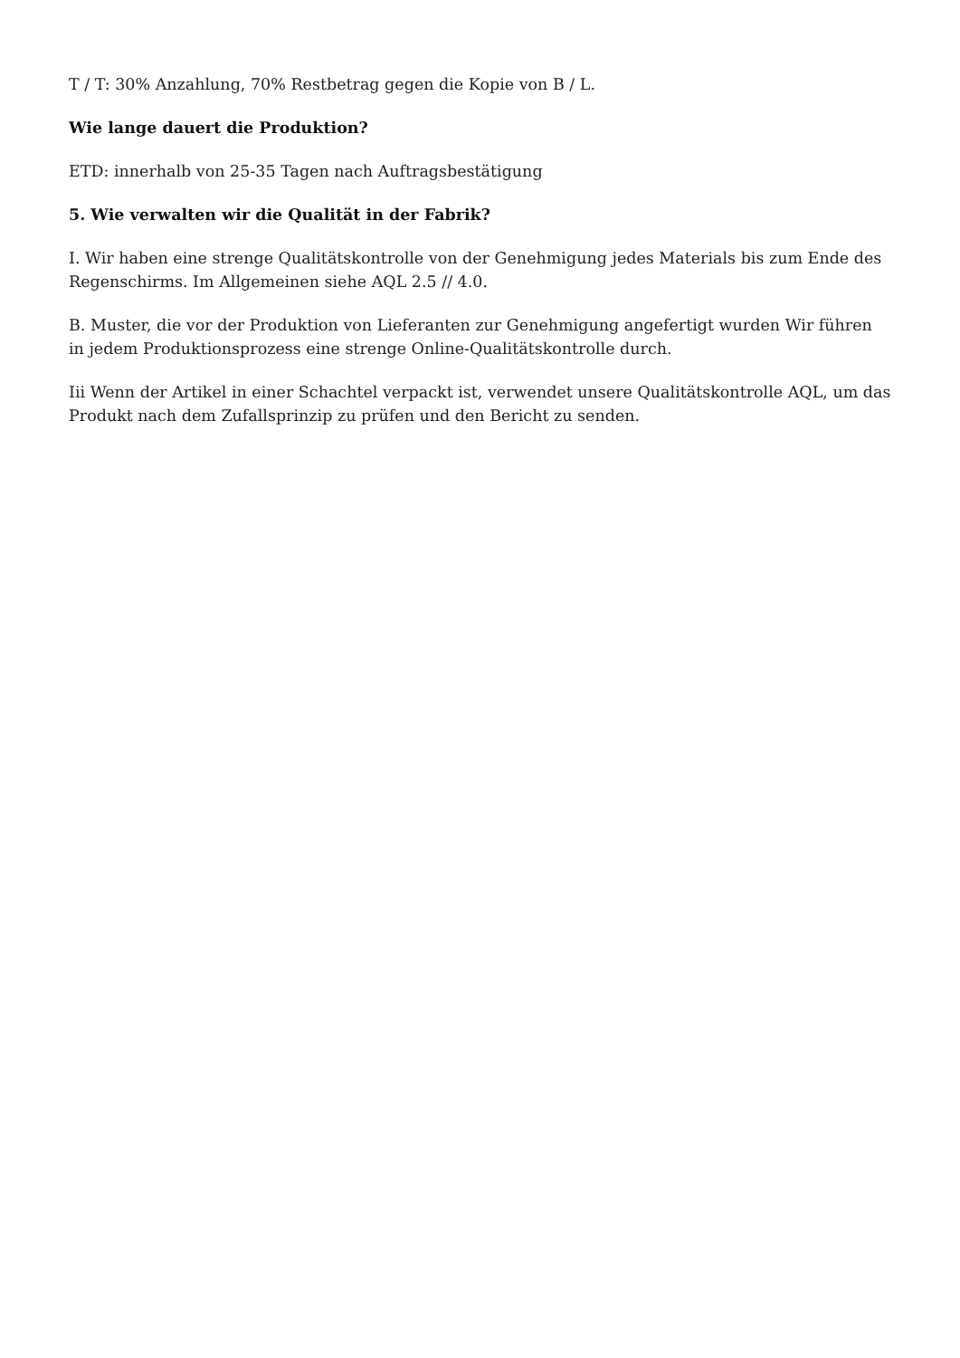T / T: 30% Anzahlung, 70% Restbetrag gegen die Kopie von B / L.
Wie lange dauert die Produktion?
ETD: innerhalb von 25-35 Tagen nach Auftragsbestätigung
5. Wie verwalten wir die Qualität in der Fabrik?
I. Wir haben eine strenge Qualitätskontrolle von der Genehmigung jedes Materials bis zum Ende des Regenschirms. Im Allgemeinen siehe AQL 2.5 // 4.0.
B. Muster, die vor der Produktion von Lieferanten zur Genehmigung angefertigt wurden Wir führen in jedem Produktionsprozess eine strenge Online-Qualitätskontrolle durch.
Iii Wenn der Artikel in einer Schachtel verpackt ist, verwendet unsere Qualitätskontrolle AQL, um das Produkt nach dem Zufallsprinzip zu prüfen und den Bericht zu senden.